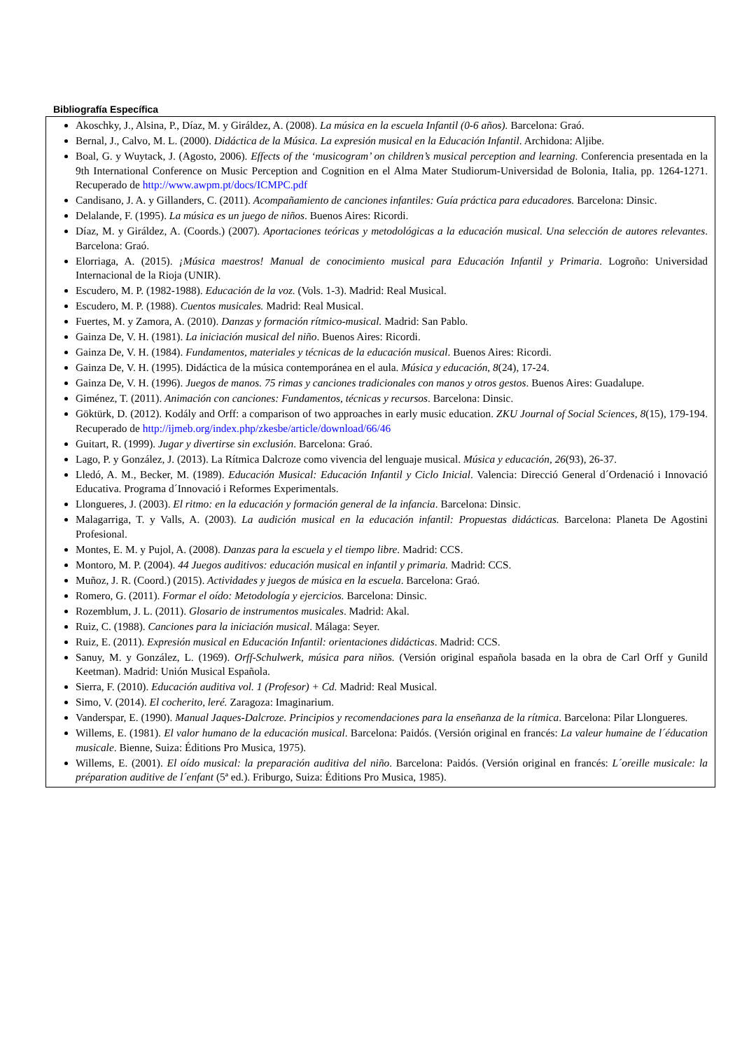Bibliografía Específica
Akoschky, J., Alsina, P., Díaz, M. y Giráldez, A. (2008). La música en la escuela Infantil (0-6 años). Barcelona: Graó.
Bernal, J., Calvo, M. L. (2000). Didáctica de la Música. La expresión musical en la Educación Infantil. Archidona: Aljibe.
Boal, G. y Wuytack, J. (Agosto, 2006). Effects of the ‘musicogram’ on children’s musical perception and learning. Conferencia presentada en la 9th International Conference on Music Perception and Cognition en el Alma Mater Studiorum-Universidad de Bolonia, Italia, pp. 1264-1271. Recuperado de http://www.awpm.pt/docs/ICMPC.pdf
Candisano, J. A. y Gillanders, C. (2011). Acompañamiento de canciones infantiles: Guía práctica para educadores. Barcelona: Dinsic.
Delalande, F. (1995). La música es un juego de niños. Buenos Aires: Ricordi.
Díaz, M. y Giráldez, A. (Coords.) (2007). Aportaciones teóricas y metodológicas a la educación musical. Una selección de autores relevantes. Barcelona: Graó.
Elorriaga, A. (2015). ¡Música maestros! Manual de conocimiento musical para Educación Infantil y Primaria. Logroño: Universidad Internacional de la Rioja (UNIR).
Escudero, M. P. (1982-1988). Educación de la voz. (Vols. 1-3). Madrid: Real Musical.
Escudero, M. P. (1988). Cuentos musicales. Madrid: Real Musical.
Fuertes, M. y Zamora, A. (2010). Danzas y formación rítmico-musical. Madrid: San Pablo.
Gainza De, V. H. (1981). La iniciación musical del niño. Buenos Aires: Ricordi.
Gainza De, V. H. (1984). Fundamentos, materiales y técnicas de la educación musical. Buenos Aires: Ricordi.
Gainza De, V. H. (1995). Didáctica de la música contemporánea en el aula. Música y educación, 8(24), 17-24.
Gainza De, V. H. (1996). Juegos de manos. 75 rimas y canciones tradicionales con manos y otros gestos. Buenos Aires: Guadalupe.
Giménez, T. (2011). Animación con canciones: Fundamentos, técnicas y recursos. Barcelona: Dinsic.
Göktürk, D. (2012). Kodály and Orff: a comparison of two approaches in early music education. ZKU Journal of Social Sciences, 8(15), 179-194. Recuperado de http://ijmeb.org/index.php/zkesbe/article/download/66/46
Guitart, R. (1999). Jugar y divertirse sin exclusión. Barcelona: Graó.
Lago, P. y González, J. (2013). La Rítmica Dalcroze como vivencia del lenguaje musical. Música y educación, 26(93), 26-37.
Lledó, A. M., Becker, M. (1989). Educación Musical: Educación Infantil y Ciclo Inicial. Valencia: Direcció General d´Ordenació i Innovació Educativa. Programa d´Innovació i Reformes Experimentals.
Llongueres, J. (2003). El ritmo: en la educación y formación general de la infancia. Barcelona: Dinsic.
Malagarriga, T. y Valls, A. (2003). La audición musical en la educación infantil: Propuestas didácticas. Barcelona: Planeta De Agostini Profesional.
Montes, E. M. y Pujol, A. (2008). Danzas para la escuela y el tiempo libre. Madrid: CCS.
Montoro, M. P. (2004). 44 Juegos auditivos: educación musical en infantil y primaria. Madrid: CCS.
Muñoz, J. R. (Coord.) (2015). Actividades y juegos de música en la escuela. Barcelona: Graó.
Romero, G. (2011). Formar el oído: Metodología y ejercicios. Barcelona: Dinsic.
Rozemblum, J. L. (2011). Glosario de instrumentos musicales. Madrid: Akal.
Ruiz, C. (1988). Canciones para la iniciación musical. Málaga: Seyer.
Ruiz, E. (2011). Expresión musical en Educación Infantil: orientaciones didácticas. Madrid: CCS.
Sanuy, M. y González, L. (1969). Orff-Schulwerk, música para niños. (Versión original española basada en la obra de Carl Orff y Gunild Keetman). Madrid: Unión Musical Española.
Sierra, F. (2010). Educación auditiva vol. 1 (Profesor) + Cd. Madrid: Real Musical.
Simo, V. (2014). El cocherito, leré. Zaragoza: Imaginarium.
Vanderspar, E. (1990). Manual Jaques-Dalcroze. Principios y recomendaciones para la enseñanza de la rítmica. Barcelona: Pilar Llongueres.
Willems, E. (1981). El valor humano de la educación musical. Barcelona: Paidós. (Versión original en francés: La valeur humaine de l´éducation musicale. Bienne, Suiza: Éditions Pro Musica, 1975).
Willems, E. (2001). El oído musical: la preparación auditiva del niño. Barcelona: Paidós. (Versión original en francés: L´oreille musicale: la préparation auditive de l´enfant (5ª ed.). Friburgo, Suiza: Éditions Pro Musica, 1985).